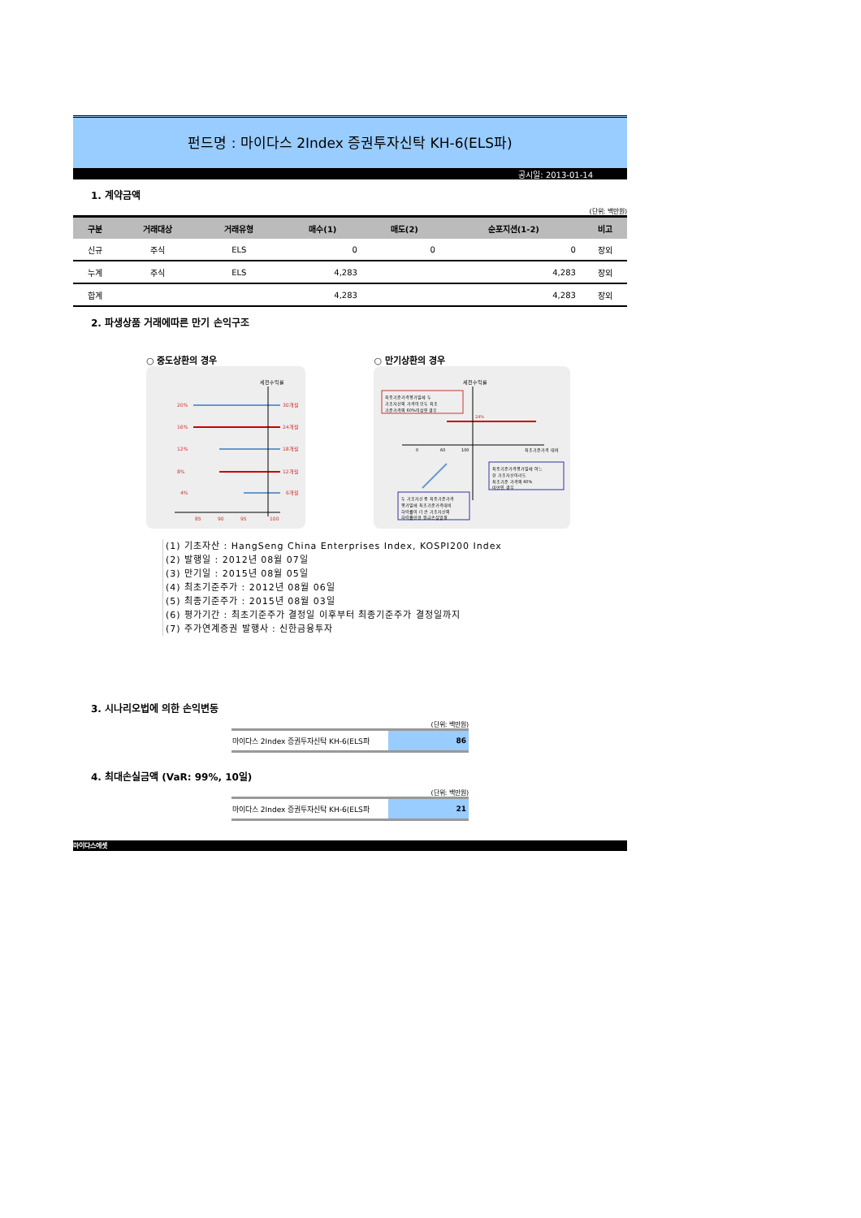펀드명 : 마이다스 2Index 증권투자신탁 KH-6(ELS파)
공시일: 2013-01-14
1. 계약금액
(단위: 백만원)
| 구분 | 거래대상 | 거래유형 | 매수(1) | 매도(2) | 순포지션(1-2) | 비고 |
| --- | --- | --- | --- | --- | --- | --- |
| 신규 | 주식 | ELS | 0 | 0 | 0 | 장외 |
| 누계 | 주식 | ELS | 4,283 | | 4,283 | 장외 |
| 합계 | | | 4,283 | | 4,283 | 장외 |
2. 파생상품 거래에따른 만기 손익구조
○ 중도상환의 경우
세전수익률
20%
16%
12%
8%
4%
30개월
24개월
18개월
12개월
6개월
85
90
95
100
○ 만기상환의 경우
세전수익률
최종기준가격평가일에 두
기초자산의 가격이 모두 최초
기준가격의 60%이상인 경우
24%
0
60
100
최초기준가격 대비
최종기준가격평가일에 어느
한 기초자산이라도
최초기준 가격의 60%
미만인 경우
두 기초자산 중 최종기준가격
평가일에 최초기준가격대비
하락률이 더 큰 기초자산의
하락률만큼 원금손실발생
(1) 기초자산 : HangSeng China Enterprises Index, KOSPI200 Index
(2) 발행일 : 2012년 08월 07일
(3) 만기일 : 2015년 08월 05일
(4) 최초기준주가 : 2012년 08월 06일
(5) 최종기준주가 : 2015년 08월 03일
(6) 평가기간 : 최초기준주가 결정일 이후부터 최종기준주가 결정일까지
(7) 주가연계증권 발행사 : 신한금융투자
3. 시나리오법에 의한 손익변동
(단위: 백만원)
| 마이다스 2Index 증권투자신탁 KH-6(ELS파 | 86 |
4. 최대손실금액 (VaR: 99%, 10일)
(단위: 백만원)
| 마이다스 2Index 증권투자신탁 KH-6(ELS파 | 21 |
마이다스에셋